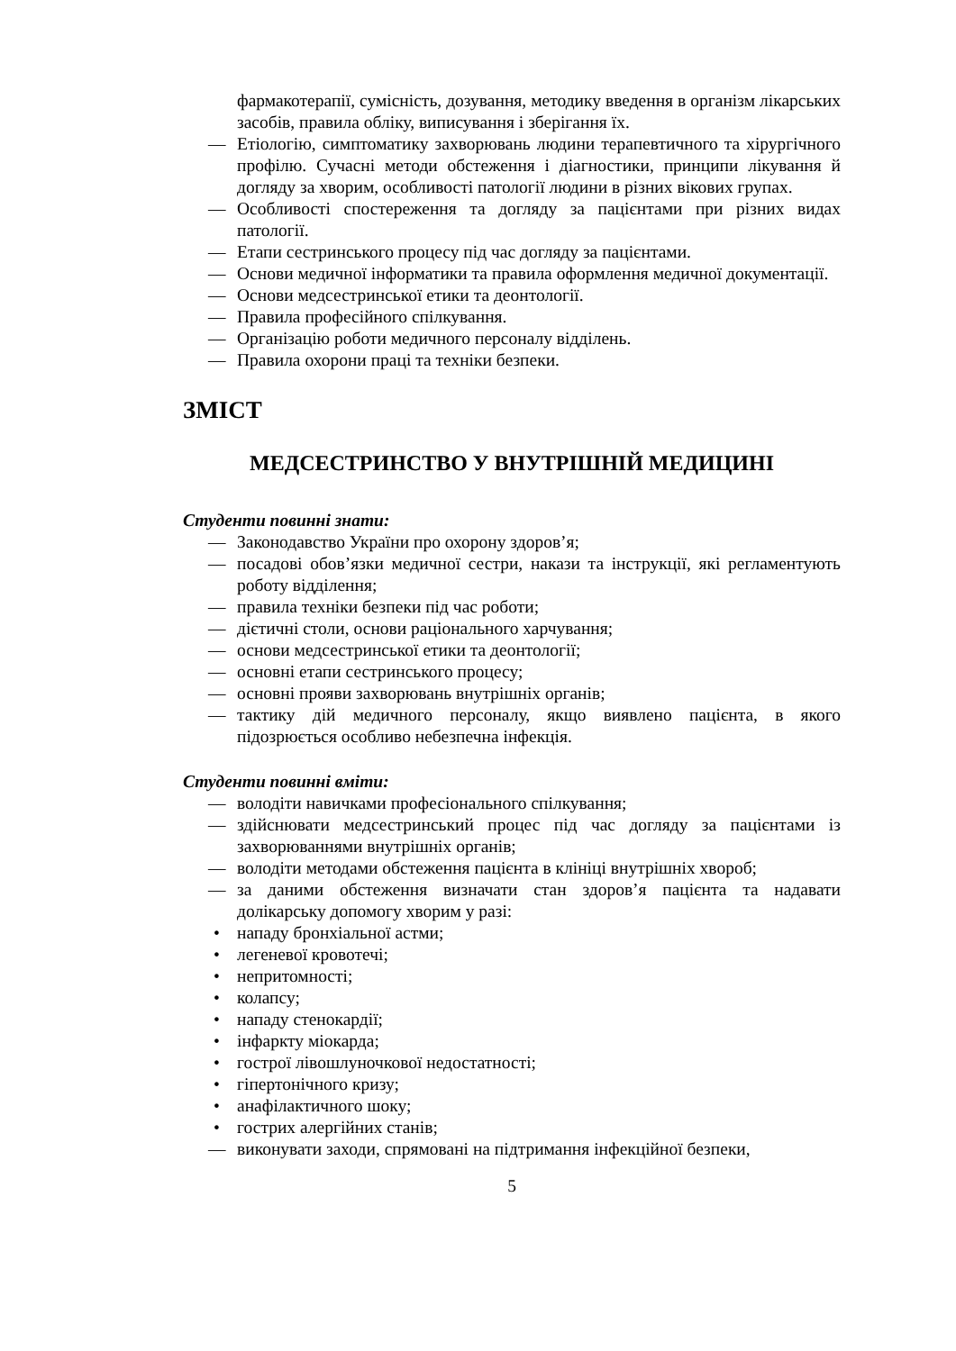фармакотерапії, сумісність, дозування, методику введення в організм лікарських засобів, правила обліку, виписування і зберігання їх.
— Етіологію, симптоматику захворювань людини терапевтичного та хірургічного профілю. Сучасні методи обстеження і діагностики, принципи лікування й догляду за хворим, особливості патології людини в різних вікових групах.
— Особливості спостереження та догляду за пацієнтами при різних видах патології.
— Етапи сестринського процесу під час догляду за пацієнтами.
— Основи медичної інформатики та правила оформлення медичної документації.
— Основи медсестринської етики та деонтології.
— Правила професійного спілкування.
— Організацію роботи медичного персоналу відділень.
— Правила охорони праці та техніки безпеки.
ЗМІСТ
МЕДСЕСТРИНСТВО У ВНУТРІШНІЙ МЕДИЦИНІ
Студенти повинні знати:
— Законодавство України про охорону здоров’я;
— посадові обов’язки медичної сестри, накази та інструкції, які регламентують роботу відділення;
— правила техніки безпеки під час роботи;
— дієтичні столи, основи раціонального харчування;
— основи медсестринської етики та деонтології;
— основні етапи сестринського процесу;
— основні прояви захворювань внутрішніх органів;
— тактику дій медичного персоналу, якщо виявлено пацієнта, в якого підозрюється особливо небезпечна інфекція.
Студенти повинні вміти:
— володіти навичками професіонального спілкування;
— здійснювати медсестринський процес під час догляду за пацієнтами із захворюваннями внутрішніх органів;
— володіти методами обстеження пацієнта в клініці внутрішніх хвороб;
— за даними обстеження визначати стан здоров’я пацієнта та надавати долікарську допомогу хворим у разі:
• нападу бронхіальної астми;
• легеневої кровотечі;
• непритомності;
• колапсу;
• нападу стенокардії;
• інфаркту міокарда;
• гострої лівошлуночкової недостатності;
• гіпертонічного кризу;
• анафілактичного шоку;
• гострих алергійних станів;
— виконувати заходи, спрямовані на підтримання інфекційної безпеки,
5